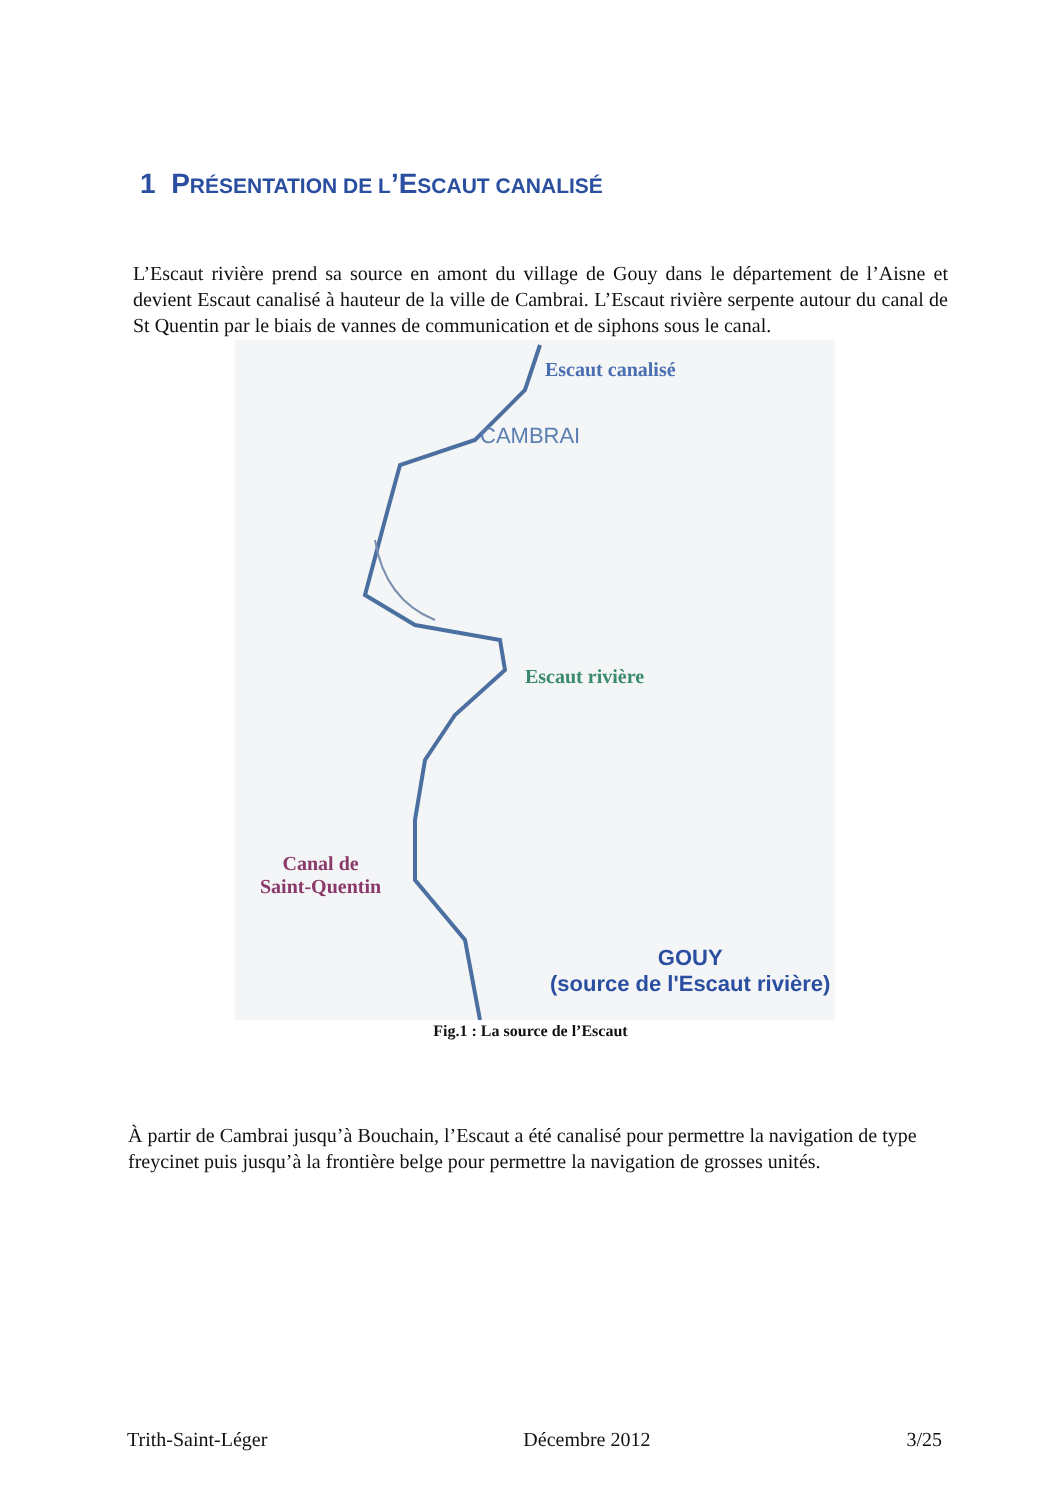1 PRÉSENTATION DE L’ESCAUT CANALISÉ
L’Escaut rivière prend sa source en amont du village de Gouy dans le département de l’Aisne et devient Escaut canalisé à hauteur de la ville de Cambrai. L’Escaut rivière serpente autour du canal de St Quentin par le biais de vannes de communication et de siphons sous le canal.
Escaut canalisé
CAMBRAI
Escaut rivière
Canal de
Saint-Quentin
GOUY
(source de l'Escaut rivière)
Fig.1 : La source de l’Escaut
À partir de Cambrai jusqu’à Bouchain, l’Escaut a été canalisé pour permettre la navigation de type freycinet puis jusqu’à la frontière belge pour permettre la navigation de grosses unités.
Trith-Saint-Léger Décembre 2012 3/25